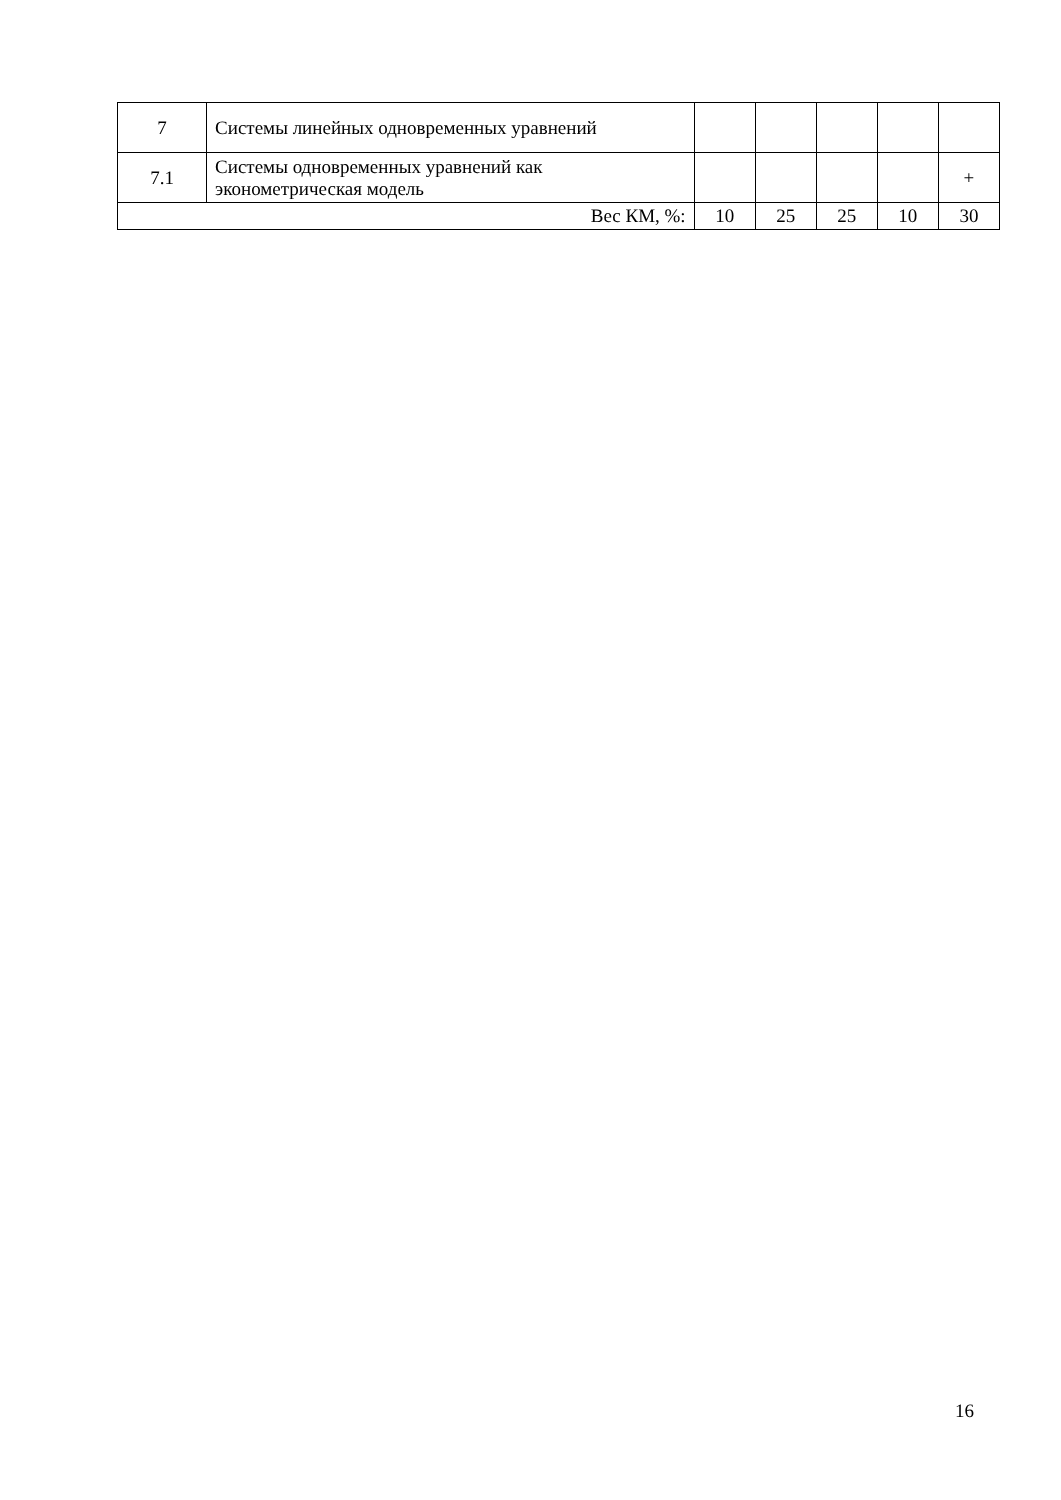| 7 | Системы линейных одновременных уравнений | | | | | |
| 7.1 | Системы одновременных уравнений как эконометрическая модель | | | | | + |
| Вес КМ, %: | | 10 | 25 | 25 | 10 | 30 |
16